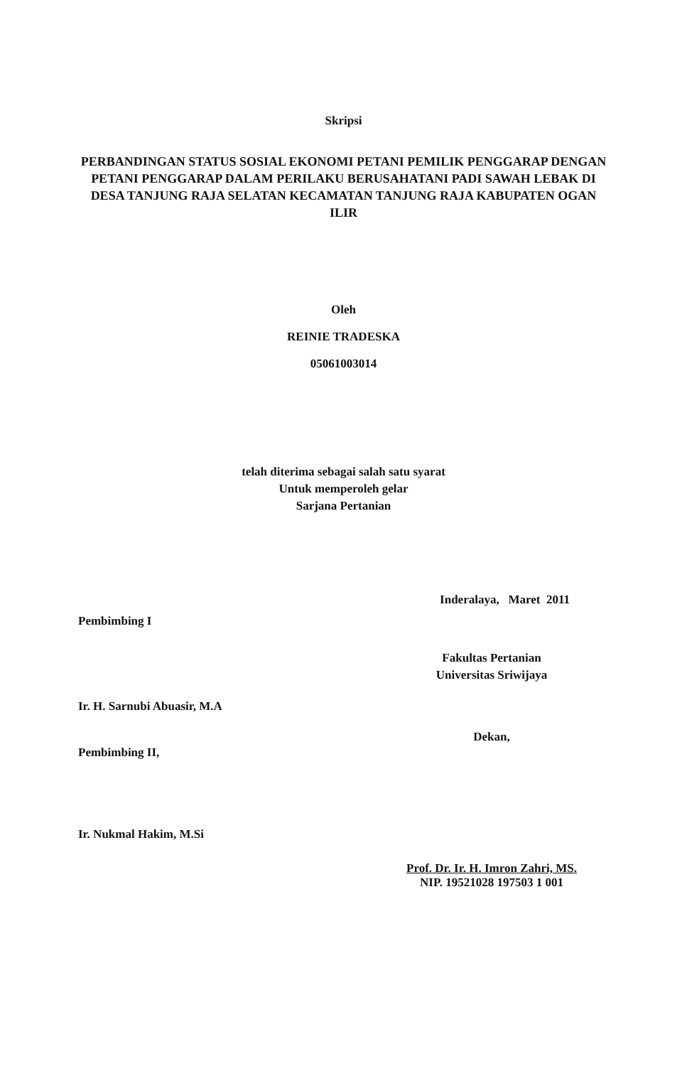Skripsi
PERBANDINGAN STATUS SOSIAL EKONOMI PETANI PEMILIK PENGGARAP DENGAN PETANI PENGGARAP DALAM PERILAKU BERUSAHATANI PADI SAWAH LEBAK DI DESA TANJUNG RAJA SELATAN KECAMATAN TANJUNG RAJA KABUPATEN OGAN ILIR
Oleh
REINIE TRADESKA
05061003014
telah diterima sebagai salah satu syarat
Untuk memperoleh gelar
Sarjana Pertanian
Inderalaya, Maret 2011
Pembimbing I
Ir. H. Sarnubi Abuasir, M.A
Pembimbing II,
Ir. Nukmal Hakim, M.Si
Fakultas Pertanian
Universitas Sriwijaya
Dekan,
Prof. Dr. Ir. H. Imron Zahri, MS.
NIP. 19521028 197503 1 001